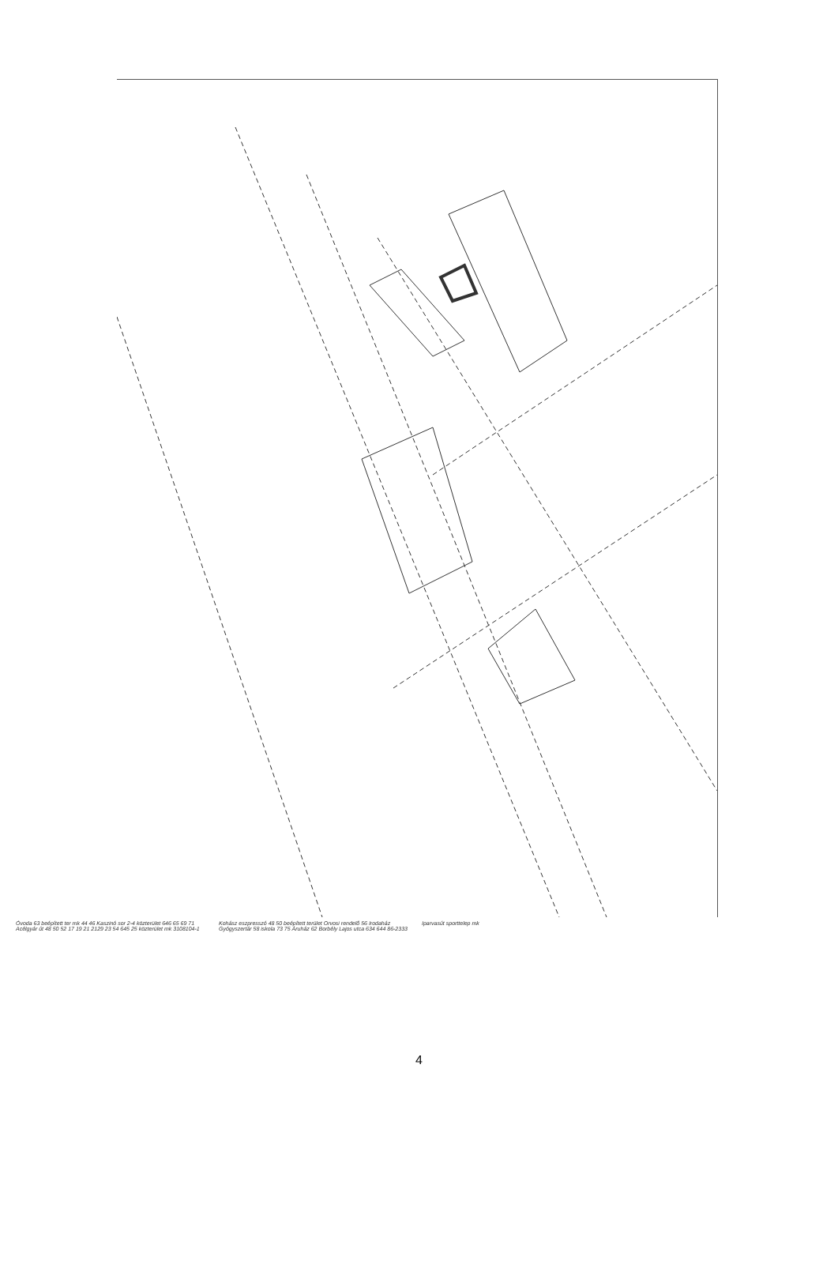Óvoda 63 beépített ter mk 44 46 Kaszinó sor 2-4 közterület 646 65 69 71 Acélgyár út 48 50 52 17 19 21 2129 23 54 645 25 közterület mk 3108104-1 Kohász eszpresszó 48 50 beépített terület Orvosi rendelő 56 Irodaház Gyógyszertár 58 iskola 73 75 Áruház 62 Borbély Lajos utca 634 644 86-2333 Iparvasút sporttelep mk
4